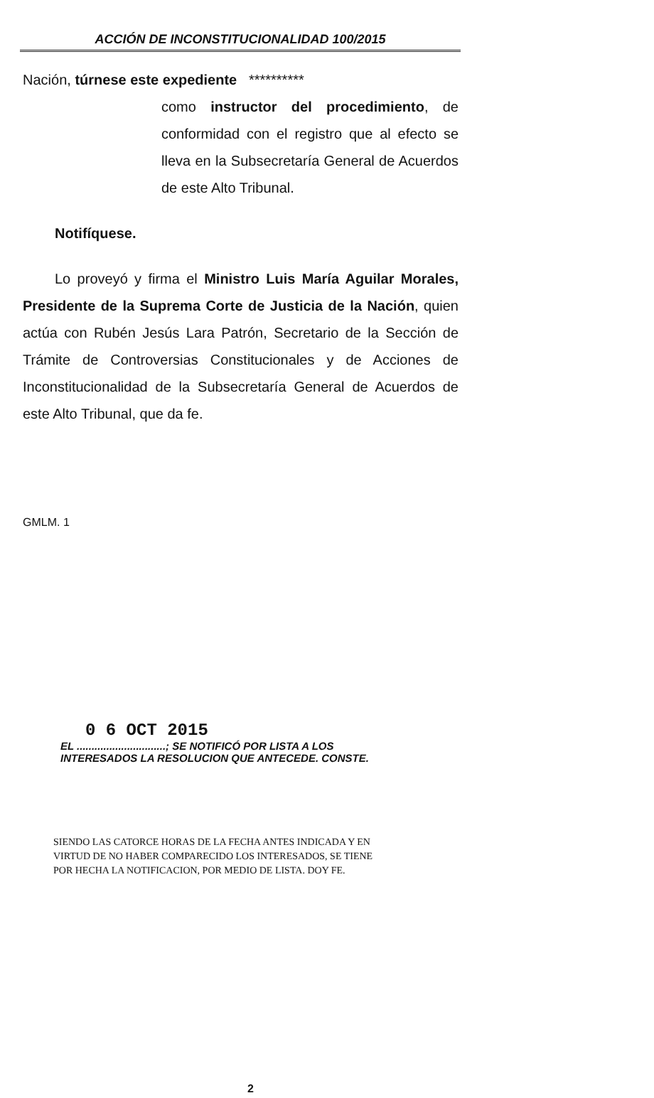ACCIÓN DE INCONSTITUCIONALIDAD 100/2015
Nación, túrnese este expediente **********
como instructor del procedimiento, de conformidad con el registro que al efecto se lleva en la Subsecretaría General de Acuerdos de este Alto Tribunal.
Notifíquese.
Lo proveyó y firma el Ministro Luis María Aguilar Morales, Presidente de la Suprema Corte de Justicia de la Nación, quien actúa con Rubén Jesús Lara Patrón, Secretario de la Sección de Trámite de Controversias Constitucionales y de Acciones de Inconstitucionalidad de la Subsecretaría General de Acuerdos de este Alto Tribunal, que da fe.
GMLM. 1
0 6 OCT 2015
EL ..............................; SE NOTIFICÓ POR LISTA A LOS INTERESADOS LA RESOLUCION QUE ANTECEDE. CONSTE.
SIENDO LAS CATORCE HORAS DE LA FECHA ANTES INDICADA Y EN VIRTUD DE NO HABER COMPARECIDO LOS INTERESADOS, SE TIENE POR HECHA LA NOTIFICACION, POR MEDIO DE LISTA. DOY FE.
2